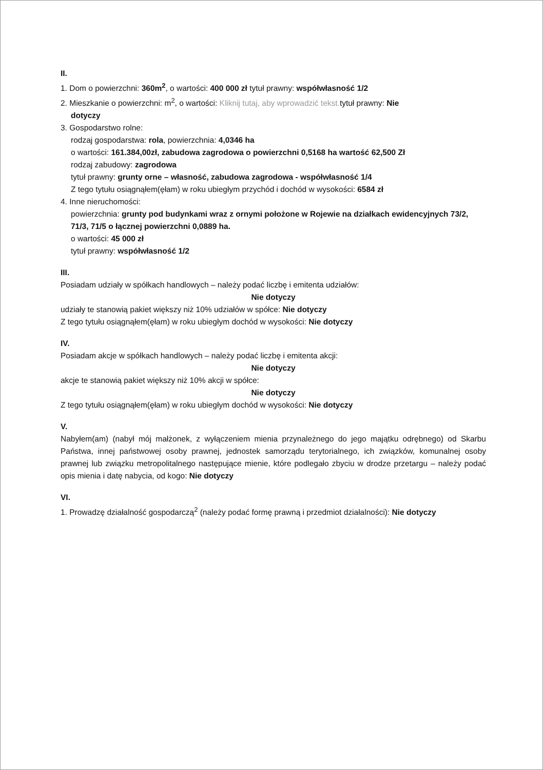II.
1. Dom o powierzchni: 360m<sup>2</sup>, o wartości: 400 000 zł tytuł prawny: współwłasność 1/2
2. Mieszkanie o powierzchni: m<sup>2</sup>, o wartości: Kliknij tutaj, aby wprowadzić tekst. tytuł prawny: Nie
dotyczy
3. Gospodarstwo rolne:
rodzaj gospodarstwa: rola, powierzchnia: 4,0346 ha
o wartości: 161.384,00zł, zabudowa zagrodowa o powierzchni 0,5168 ha wartość 62,500 Zł
rodzaj zabudowy: zagrodowa
tytuł prawny: grunty orne – własność, zabudowa zagrodowa - współwłasność 1/4
Z tego tytułu osiągnąłem(ęłam) w roku ubiegłym przychód i dochód w wysokości: 6584 zł
4. Inne nieruchomości:
powierzchnia: grunty pod budynkami wraz z ornymi położone w Rojewie na działkach ewidencyjnych 73/2, 71/3, 71/5 o łącznej powierzchni 0,0889 ha.
o wartości: 45 000 zł
tytuł prawny: współwłasność 1/2
III.
Posiadam udziały w spółkach handlowych – należy podać liczbę i emitenta udziałów:
Nie dotyczy
udziały te stanowią pakiet większy niż 10% udziałów w spółce: Nie dotyczy
Z tego tytułu osiągnąłem(ęłam) w roku ubiegłym dochód w wysokości: Nie dotyczy
IV.
Posiadam akcje w spółkach handlowych – należy podać liczbę i emitenta akcji:
Nie dotyczy
akcje te stanowią pakiet większy niż 10% akcji w spółce:
Nie dotyczy
Z tego tytułu osiągnąłem(ęłam) w roku ubiegłym dochód w wysokości: Nie dotyczy
V.
Nabyłem(am) (nabył mój małżonek, z wyłączeniem mienia przynależnego do jego majątku odrębnego) od Skarbu Państwa, innej państwowej osoby prawnej, jednostek samorządu terytorialnego, ich związków, komunalnej osoby prawnej lub związku metropolitalnego następujące mienie, które podlegało zbyciu w drodze przetargu – należy podać opis mienia i datę nabycia, od kogo: Nie dotyczy
VI.
1. Prowadzę działalność gospodarczą<sup>2</sup> (należy podać formę prawną i przedmiot działalności): Nie dotyczy